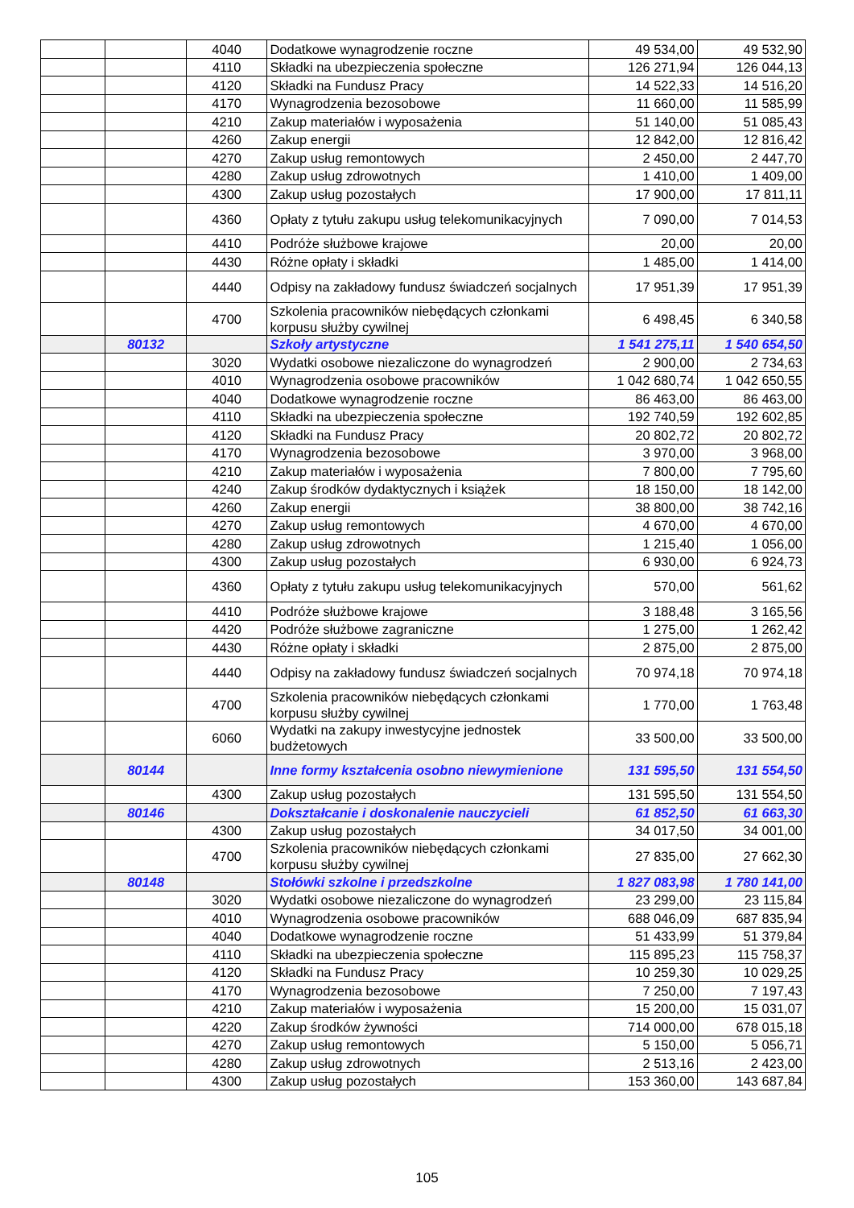| | | 4040 | Dodatkowe wynagrodzenie roczne | 49 534,00 | 49 532,90 |
| | | 4110 | Składki na ubezpieczenia społeczne | 126 271,94 | 126 044,13 |
| | | 4120 | Składki na Fundusz Pracy | 14 522,33 | 14 516,20 |
| | | 4170 | Wynagrodzenia bezosobowe | 11 660,00 | 11 585,99 |
| | | 4210 | Zakup materiałów i wyposażenia | 51 140,00 | 51 085,43 |
| | | 4260 | Zakup energii | 12 842,00 | 12 816,42 |
| | | 4270 | Zakup usług remontowych | 2 450,00 | 2 447,70 |
| | | 4280 | Zakup usług zdrowotnych | 1 410,00 | 1 409,00 |
| | | 4300 | Zakup usług pozostałych | 17 900,00 | 17 811,11 |
| | | 4360 | Opłaty z tytułu zakupu usług telekomunikacyjnych | 7 090,00 | 7 014,53 |
| | | 4410 | Podróże służbowe krajowe | 20,00 | 20,00 |
| | | 4430 | Różne opłaty i składki | 1 485,00 | 1 414,00 |
| | | 4440 | Odpisy na zakładowy fundusz świadczeń socjalnych | 17 951,39 | 17 951,39 |
| | | 4700 | Szkolenia pracowników niebędących członkami korpusu służby cywilnej | 6 498,45 | 6 340,58 |
| | 80132 | | Szkoły artystyczne | 1 541 275,11 | 1 540 654,50 |
| | | 3020 | Wydatki osobowe niezaliczone do wynagrodzeń | 2 900,00 | 2 734,63 |
| | | 4010 | Wynagrodzenia osobowe pracowników | 1 042 680,74 | 1 042 650,55 |
| | | 4040 | Dodatkowe wynagrodzenie roczne | 86 463,00 | 86 463,00 |
| | | 4110 | Składki na ubezpieczenia społeczne | 192 740,59 | 192 602,85 |
| | | 4120 | Składki na Fundusz Pracy | 20 802,72 | 20 802,72 |
| | | 4170 | Wynagrodzenia bezosobowe | 3 970,00 | 3 968,00 |
| | | 4210 | Zakup materiałów i wyposażenia | 7 800,00 | 7 795,60 |
| | | 4240 | Zakup środków dydaktycznych i książek | 18 150,00 | 18 142,00 |
| | | 4260 | Zakup energii | 38 800,00 | 38 742,16 |
| | | 4270 | Zakup usług remontowych | 4 670,00 | 4 670,00 |
| | | 4280 | Zakup usług zdrowotnych | 1 215,40 | 1 056,00 |
| | | 4300 | Zakup usług pozostałych | 6 930,00 | 6 924,73 |
| | | 4360 | Opłaty z tytułu zakupu usług telekomunikacyjnych | 570,00 | 561,62 |
| | | 4410 | Podróże służbowe krajowe | 3 188,48 | 3 165,56 |
| | | 4420 | Podróże służbowe zagraniczne | 1 275,00 | 1 262,42 |
| | | 4430 | Różne opłaty i składki | 2 875,00 | 2 875,00 |
| | | 4440 | Odpisy na zakładowy fundusz świadczeń socjalnych | 70 974,18 | 70 974,18 |
| | | 4700 | Szkolenia pracowników niebędących członkami korpusu służby cywilnej | 1 770,00 | 1 763,48 |
| | | 6060 | Wydatki na zakupy inwestycyjne jednostek budżetowych | 33 500,00 | 33 500,00 |
| | 80144 | | Inne formy kształcenia osobno niewymienione | 131 595,50 | 131 554,50 |
| | | 4300 | Zakup usług pozostałych | 131 595,50 | 131 554,50 |
| | 80146 | | Dokształcanie i doskonalenie nauczycieli | 61 852,50 | 61 663,30 |
| | | 4300 | Zakup usług pozostałych | 34 017,50 | 34 001,00 |
| | | 4700 | Szkolenia pracowników niebędących członkami korpusu służby cywilnej | 27 835,00 | 27 662,30 |
| | 80148 | | Stołówki szkolne i przedszkolne | 1 827 083,98 | 1 780 141,00 |
| | | 3020 | Wydatki osobowe niezaliczone do wynagrodzeń | 23 299,00 | 23 115,84 |
| | | 4010 | Wynagrodzenia osobowe pracowników | 688 046,09 | 687 835,94 |
| | | 4040 | Dodatkowe wynagrodzenie roczne | 51 433,99 | 51 379,84 |
| | | 4110 | Składki na ubezpieczenia społeczne | 115 895,23 | 115 758,37 |
| | | 4120 | Składki na Fundusz Pracy | 10 259,30 | 10 029,25 |
| | | 4170 | Wynagrodzenia bezosobowe | 7 250,00 | 7 197,43 |
| | | 4210 | Zakup materiałów i wyposażenia | 15 200,00 | 15 031,07 |
| | | 4220 | Zakup środków żywności | 714 000,00 | 678 015,18 |
| | | 4270 | Zakup usług remontowych | 5 150,00 | 5 056,71 |
| | | 4280 | Zakup usług zdrowotnych | 2 513,16 | 2 423,00 |
| | | 4300 | Zakup usług pozostałych | 153 360,00 | 143 687,84 |
105